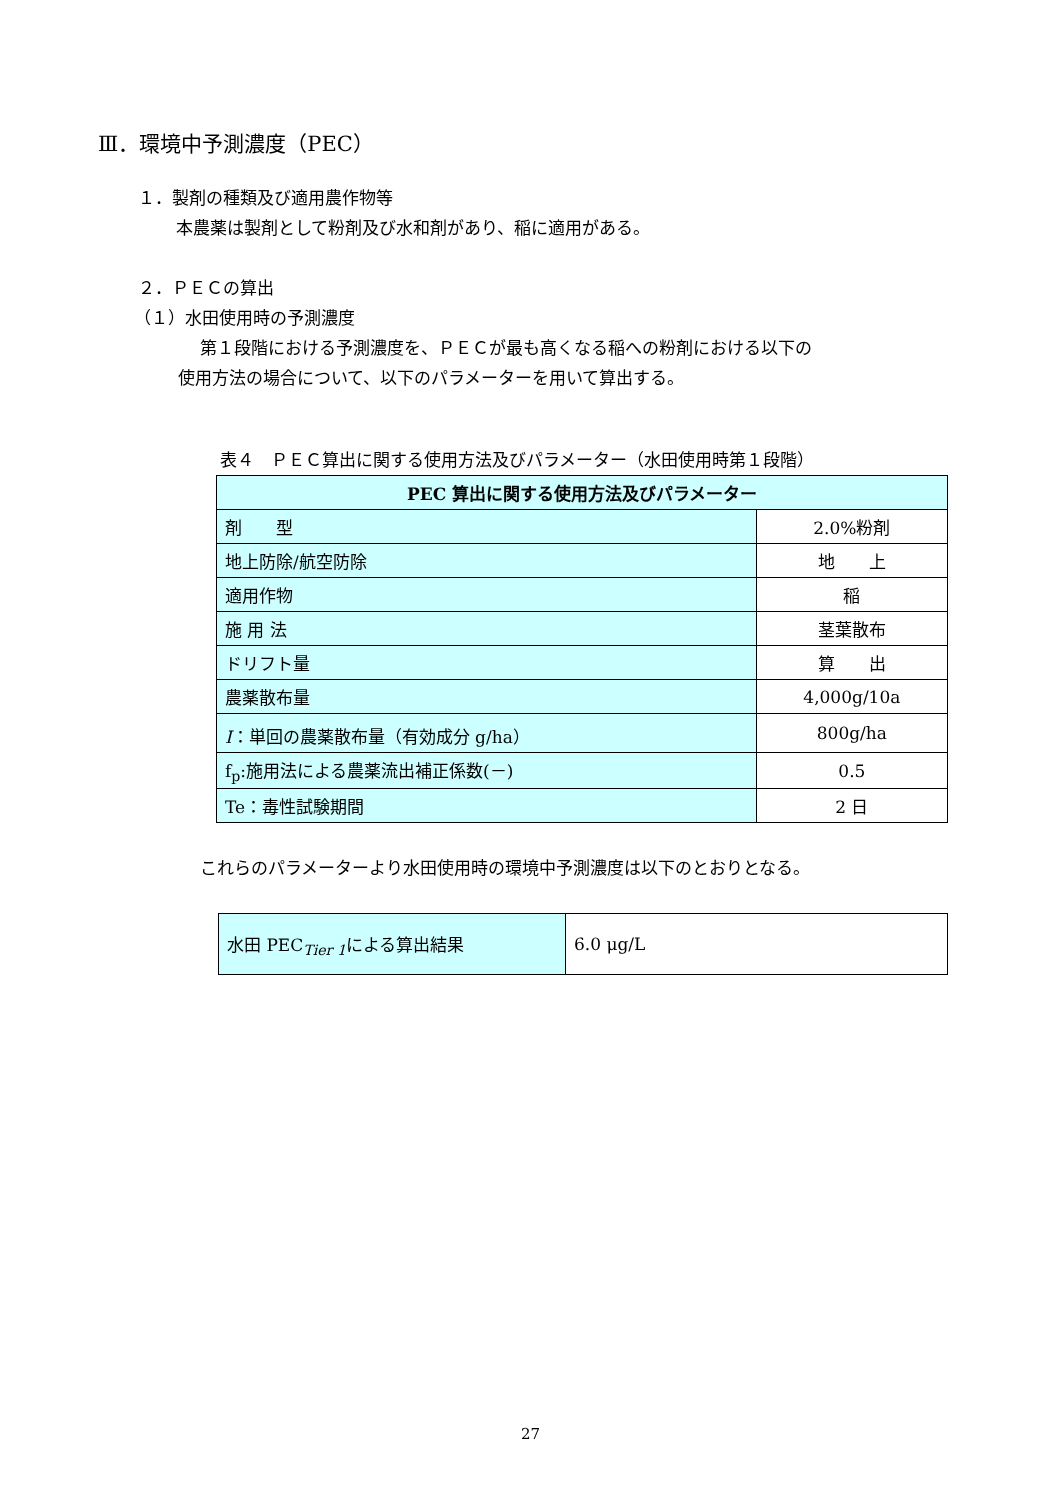Ⅲ．環境中予測濃度（PEC）
１．製剤の種類及び適用農作物等
本農薬は製剤として粉剤及び水和剤があり、稲に適用がある。
２．ＰＥＣの算出
（１）水田使用時の予測濃度
第１段階における予測濃度を、ＰＥＣが最も高くなる稲への粉剤における以下の
使用方法の場合について、以下のパラメーターを用いて算出する。
表４　ＰＥＣ算出に関する使用方法及びパラメーター（水田使用時第１段階）
| PEC 算出に関する使用方法及びパラメーター | |
| 剤 型 | 2.0%粉剤 |
| 地上防除/航空防除 | 地 上 |
| 適用作物 | 稲 |
| 施 用 法 | 茎葉散布 |
| ドリフト量 | 算 出 |
| 農薬散布量 | 4,000g/10a |
| I ：単回の農薬散布量（有効成分 g/ha） | 800g/ha |
| f<sub>p</sub>:施用法による農薬流出補正係数(－) | 0.5 |
| Te：毒性試験期間 | 2 日 |
これらのパラメーターより水田使用時の環境中予測濃度は以下のとおりとなる。
| 水田 PEC<sub>Tier 1</sub>による算出結果 | 6.0 μg/L |
27